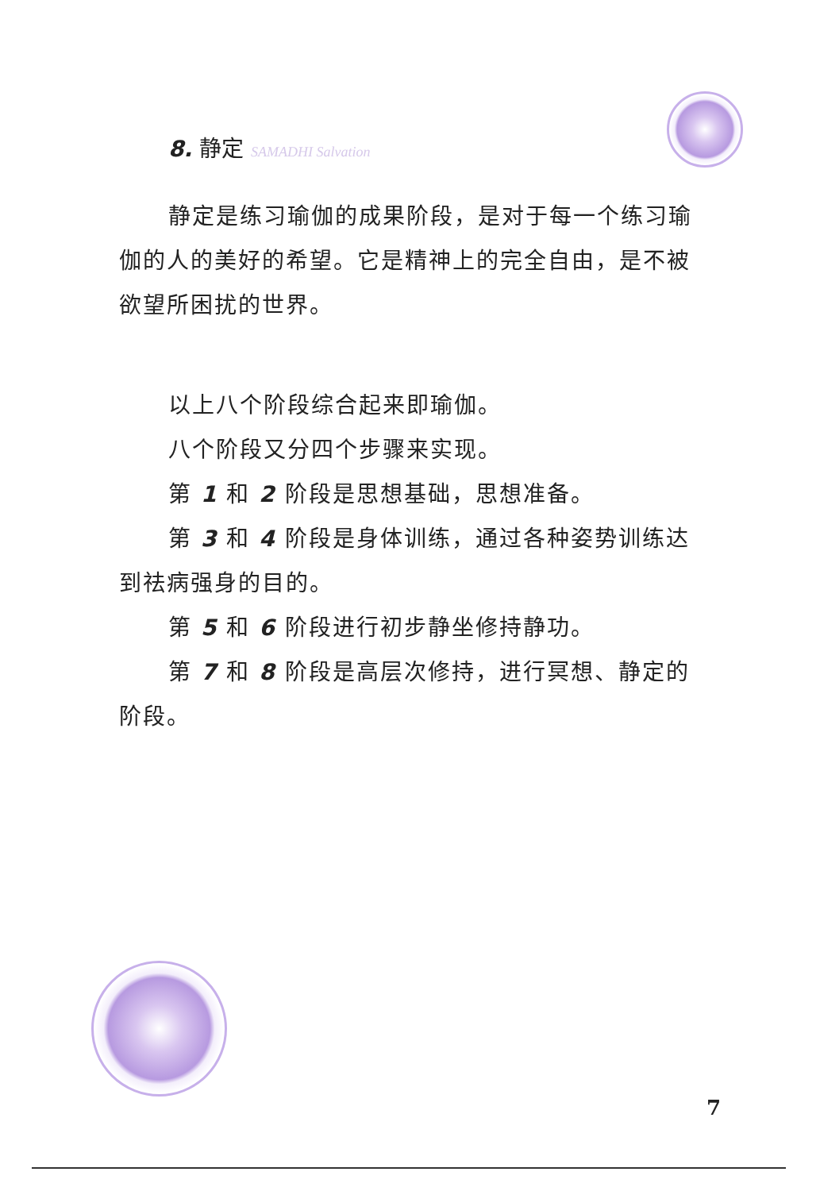8. 静定 SAMADHI Salvation
静定是练习瑜伽的成果阶段，是对于每一个练习瑜伽的人的美好的希望。它是精神上的完全自由，是不被欲望所困扰的世界。
以上八个阶段综合起来即瑜伽。
八个阶段又分四个步骤来实现。
第 1 和 2 阶段是思想基础，思想准备。
第 3 和 4 阶段是身体训练，通过各种姿势训练达到祛病强身的目的。
第 5 和 6 阶段进行初步静坐修持静功。
第 7 和 8 阶段是高层次修持，进行冥想、静定的阶段。
7